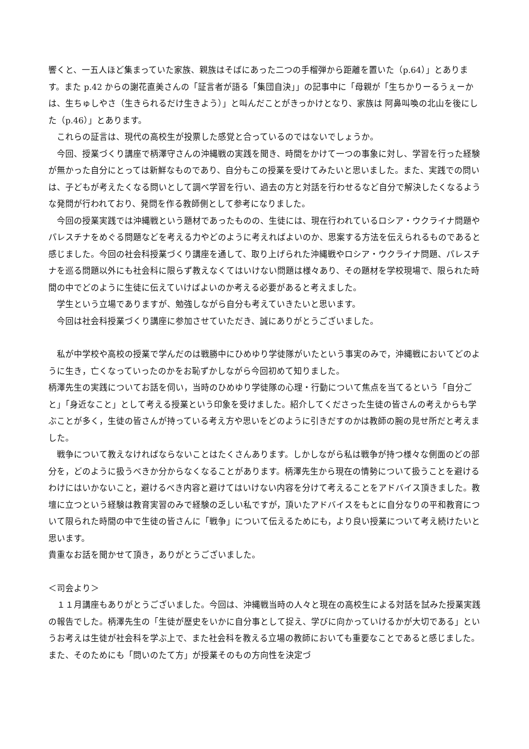響くと、一五人ほど集まっていた家族、親族はそばにあった二つの手榴弾から距離を置いた（p.64）」とあります。また p.42 からの謝花直美さんの「証言者が語る「集団自決」」の記事中に「母親が「生ちかりーるうぇーかは、生ちゅしやさ（生きられるだけ生きよう）」と叫んだことがきっかけとなり、家族は 阿鼻叫喚の北山を後にした（p.46）」とあります。
　これらの証言は、現代の高校生が投票した感覚と合っているのではないでしょうか。
　今回、授業づくり講座で柄澤守さんの沖縄戦の実践を聞き、時間をかけて一つの事象に対し、学習を行った経験が無かった自分にとっては新鮮なものであり、自分もこの授業を受けてみたいと思いました。また、実践での問いは、子どもが考えたくなる問いとして調べ学習を行い、過去の方と対話を行わせるなど自分で解決したくなるような発問が行われており、発問を作る教師側として参考になりました。
　今回の授業実践では沖縄戦という題材であったものの、生徒には、現在行われているロシア・ウクライナ問題やパレスチナをめぐる問題などを考える力やどのように考えればよいのか、思案する方法を伝えられるものであると感じました。今回の社会科授業づくり講座を通して、取り上げられた沖縄戦やロシア・ウクライナ問題、パレスチナを巡る問題以外にも社会科に限らず教えなくてはいけない問題は様々あり、その題材を学校現場で、限られた時間の中でどのように生徒に伝えていけばよいのか考える必要があると考えました。
　学生という立場でありますが、勉強しながら自分も考えていきたいと思います。
　今回は社会科授業づくり講座に参加させていただき、誠にありがとうございました。
　私が中学校や高校の授業で学んだのは戦勝中にひめゆり学徒隊がいたという事実のみで，沖縄戦においてどのように生き，亡くなっていったのかをお恥ずかしながら今回初めて知りました。
柄澤先生の実践についてお話を伺い，当時のひめゆり学徒隊の心理・行動について焦点を当てるという「自分ごと」「身近なこと」として考える授業という印象を受けました。紹介してくださった生徒の皆さんの考えからも学ぶことが多く，生徒の皆さんが持っている考え方や思いをどのように引きだすのかは教師の腕の見せ所だと考えました。
　戦争について教えなければならないことはたくさんあります。しかしながら私は戦争が持つ様々な側面のどの部分を，どのように扱うべきか分からなくなることがあります。柄澤先生から現在の情勢について扱うことを避けるわけにはいかないこと，避けるべき内容と避けてはいけない内容を分けて考えることをアドバイス頂きました。教壇に立つという経験は教育実習のみで経験の乏しい私ですが，頂いたアドバイスをもとに自分なりの平和教育について限られた時間の中で生徒の皆さんに「戦争」について伝えるためにも，より良い授業について考え続けたいと思います。
貴重なお話を聞かせて頂き，ありがとうございました。
＜司会より＞
　１１月講座もありがとうございました。今回は、沖縄戦当時の人々と現在の高校生による対話を試みた授業実践の報告でした。柄澤先生の「生徒が歴史をいかに自分事として捉え、学びに向かっていけるかが大切である」というお考えは生徒が社会科を学ぶ上で、また社会科を教える立場の教師においても重要なことであると感じました。また、そのためにも「問いのたて方」が授業そのもの方向性を決定づ